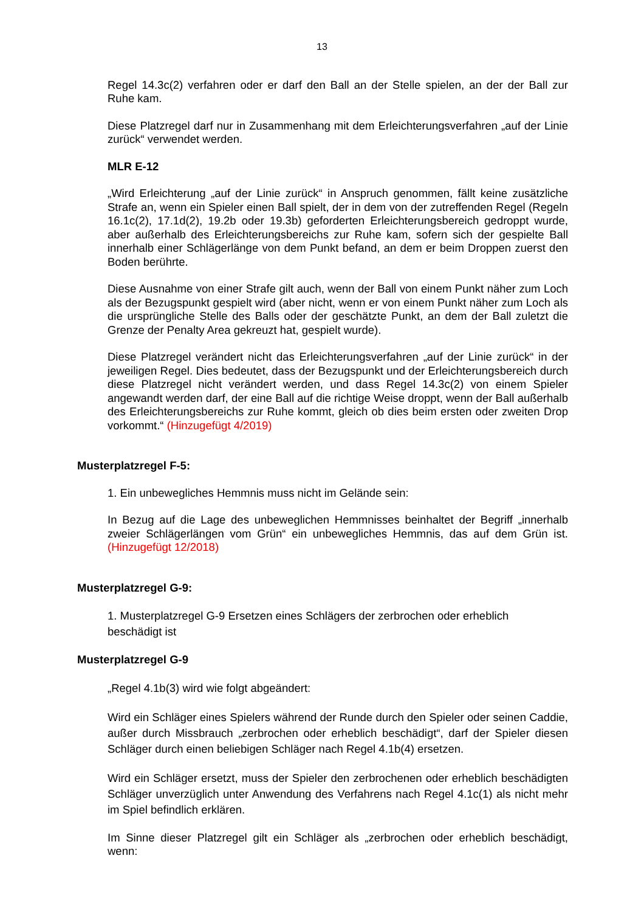13
Regel 14.3c(2) verfahren oder er darf den Ball an der Stelle spielen, an der der Ball zur Ruhe kam.
Diese Platzregel darf nur in Zusammenhang mit dem Erleichterungsverfahren „auf der Linie zurück“ verwendet werden.
MLR E-12
„Wird Erleichterung „auf der Linie zurück“ in Anspruch genommen, fällt keine zusätzliche Strafe an, wenn ein Spieler einen Ball spielt, der in dem von der zutreffenden Regel (Regeln 16.1c(2), 17.1d(2), 19.2b oder 19.3b) geforderten Erleichterungsbereich gedroppt wurde, aber außerhalb des Erleichterungsbereichs zur Ruhe kam, sofern sich der gespielte Ball innerhalb einer Schlägerlänge von dem Punkt befand, an dem er beim Droppen zuerst den Boden berührte.
Diese Ausnahme von einer Strafe gilt auch, wenn der Ball von einem Punkt näher zum Loch als der Bezugspunkt gespielt wird (aber nicht, wenn er von einem Punkt näher zum Loch als die ursprüngliche Stelle des Balls oder der geschätzte Punkt, an dem der Ball zuletzt die Grenze der Penalty Area gekreuzt hat, gespielt wurde).
Diese Platzregel verändert nicht das Erleichterungsverfahren „auf der Linie zurück“ in der jeweiligen Regel. Dies bedeutet, dass der Bezugspunkt und der Erleichterungsbereich durch diese Platzregel nicht verändert werden, und dass Regel 14.3c(2) von einem Spieler angewandt werden darf, der eine Ball auf die richtige Weise droppt, wenn der Ball außerhalb des Erleichterungsbereichs zur Ruhe kommt, gleich ob dies beim ersten oder zweiten Drop vorkommt.“ (Hinzugefügt 4/2019)
Musterplatzregel F-5:
1. Ein unbewegliches Hemmnis muss nicht im Gelände sein:
In Bezug auf die Lage des unbeweglichen Hemmnisses beinhaltet der Begriff „innerhalb zweier Schlägerlängen vom Grün“ ein unbewegliches Hemmnis, das auf dem Grün ist. (Hinzugefügt 12/2018)
Musterplatzregel G-9:
1. Musterplatzregel G-9 Ersetzen eines Schlägers der zerbrochen oder erheblich beschädigt ist
Musterplatzregel G-9
„Regel 4.1b(3) wird wie folgt abgeändert:
Wird ein Schläger eines Spielers während der Runde durch den Spieler oder seinen Caddie, außer durch Missbrauch „zerbrochen oder erheblich beschädigt“, darf der Spieler diesen Schläger durch einen beliebigen Schläger nach Regel 4.1b(4) ersetzen.
Wird ein Schläger ersetzt, muss der Spieler den zerbrochenen oder erheblich beschädigten Schläger unverzüglich unter Anwendung des Verfahrens nach Regel 4.1c(1) als nicht mehr im Spiel befindlich erklären.
Im Sinne dieser Platzregel gilt ein Schläger als „zerbrochen oder erheblich beschädigt, wenn: